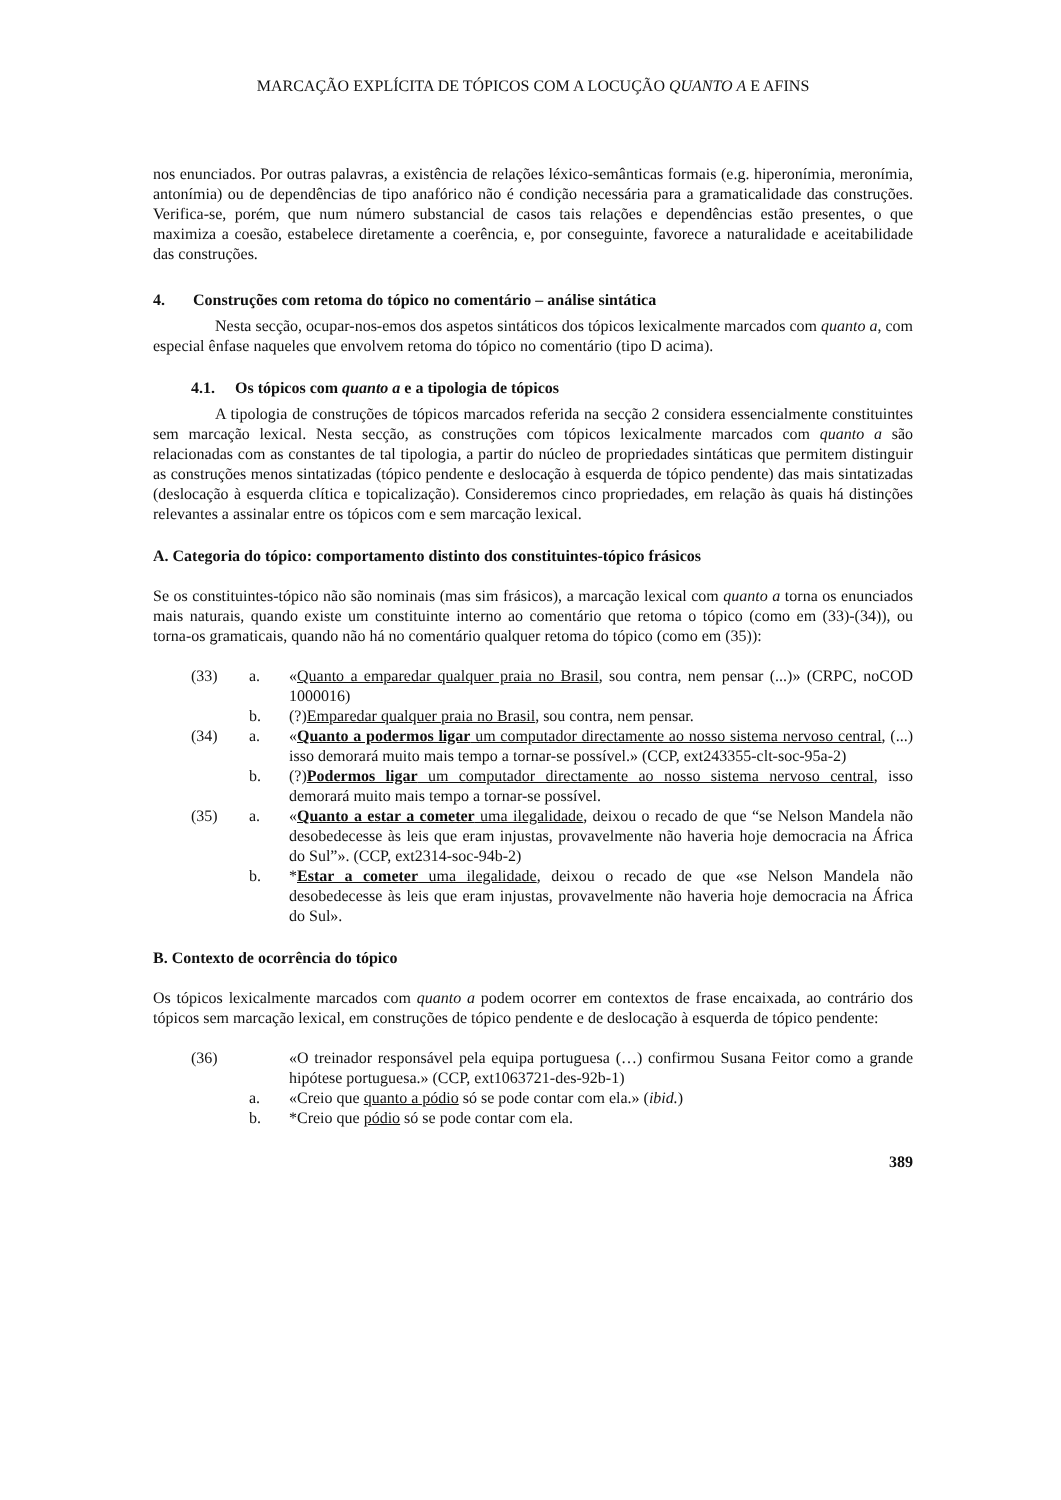MARCAÇÃO EXPLÍCITA DE TÓPICOS COM A LOCUÇÃO QUANTO A E AFINS
nos enunciados. Por outras palavras, a existência de relações léxico-semânticas formais (e.g. hiperonímia, meronímia, antonímia) ou de dependências de tipo anafórico não é condição necessária para a gramaticalidade das construções. Verifica-se, porém, que num número substancial de casos tais relações e dependências estão presentes, o que maximiza a coesão, estabelece diretamente a coerência, e, por conseguinte, favorece a naturalidade e aceitabilidade das construções.
4. Construções com retoma do tópico no comentário – análise sintática
Nesta secção, ocupar-nos-emos dos aspetos sintáticos dos tópicos lexicalmente marcados com quanto a, com especial ênfase naqueles que envolvem retoma do tópico no comentário (tipo D acima).
4.1. Os tópicos com quanto a e a tipologia de tópicos
A tipologia de construções de tópicos marcados referida na secção 2 considera essencialmente constituintes sem marcação lexical. Nesta secção, as construções com tópicos lexicalmente marcados com quanto a são relacionadas com as constantes de tal tipologia, a partir do núcleo de propriedades sintáticas que permitem distinguir as construções menos sintatizadas (tópico pendente e deslocação à esquerda de tópico pendente) das mais sintatizadas (deslocação à esquerda clítica e topicalização). Consideremos cinco propriedades, em relação às quais há distinções relevantes a assinalar entre os tópicos com e sem marcação lexical.
A. Categoria do tópico: comportamento distinto dos constituintes-tópico frásicos
Se os constituintes-tópico não são nominais (mas sim frásicos), a marcação lexical com quanto a torna os enunciados mais naturais, quando existe um constituinte interno ao comentário que retoma o tópico (como em (33)-(34)), ou torna-os gramaticais, quando não há no comentário qualquer retoma do tópico (como em (35)):
(33) a. «Quanto a emparedar qualquer praia no Brasil, sou contra, nem pensar (...)» (CRPC, noCOD 1000016)
b. (?)Emparedar qualquer praia no Brasil, sou contra, nem pensar.
(34) a. «Quanto a podermos ligar um computador directamente ao nosso sistema nervoso central, (...) isso demorará muito mais tempo a tornar-se possível.» (CCP, ext243355-clt-soc-95a-2)
b. (?)Podermos ligar um computador directamente ao nosso sistema nervoso central, isso demorará muito mais tempo a tornar-se possível.
(35) a. «Quanto a estar a cometer uma ilegalidade, deixou o recado de que “se Nelson Mandela não desobedecesse às leis que eram injustas, provavelmente não haveria hoje democracia na África do Sul”». (CCP, ext2314-soc-94b-2)
b. *Estar a cometer uma ilegalidade, deixou o recado de que «se Nelson Mandela não desobedecesse às leis que eram injustas, provavelmente não haveria hoje democracia na África do Sul».
B. Contexto de ocorrência do tópico
Os tópicos lexicalmente marcados com quanto a podem ocorrer em contextos de frase encaixada, ao contrário dos tópicos sem marcação lexical, em construções de tópico pendente e de deslocação à esquerda de tópico pendente:
(36) «O treinador responsável pela equipa portuguesa (…) confirmou Susana Feitor como a grande hipótese portuguesa.» (CCP, ext1063721-des-92b-1)
a. «Creio que quanto a pódio só se pode contar com ela.» (ibid.)
b. *Creio que pódio só se pode contar com ela.
389